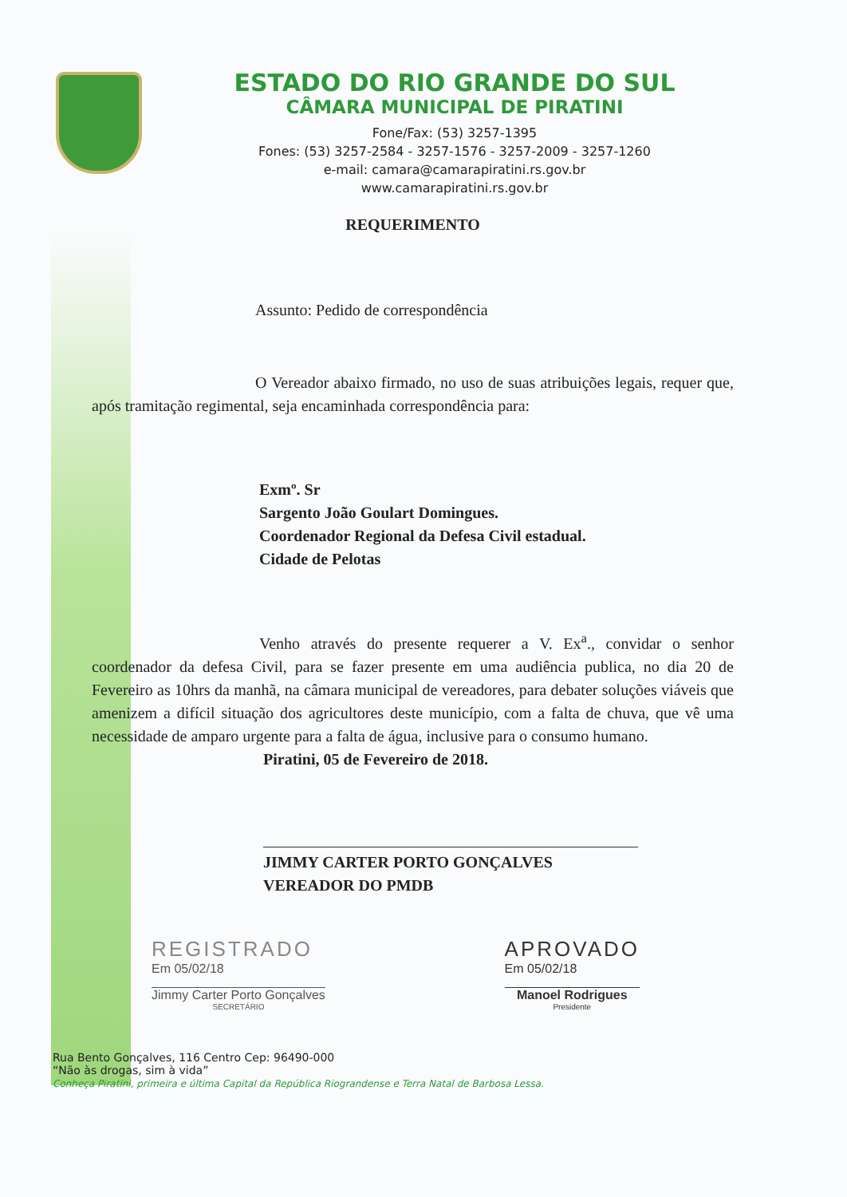ESTADO DO RIO GRANDE DO SUL
CÂMARA MUNICIPAL DE PIRATINI
Fone/Fax: (53) 3257-1395
Fones: (53) 3257-2584 - 3257-1576 - 3257-2009 - 3257-1260
e-mail: camara@camarapiratini.rs.gov.br
www.camarapiratini.rs.gov.br
REQUERIMENTO
Assunto: Pedido de correspondência
O Vereador abaixo firmado, no uso de suas atribuições legais, requer que, após tramitação regimental, seja encaminhada correspondência para:
Exmº. Sr
Sargento João Goulart Domingues.
Coordenador Regional da Defesa Civil estadual.
Cidade de Pelotas
Venho através do presente requerer a V. Ex<sup>a</sup>., convidar o senhor coordenador da defesa Civil, para se fazer presente em uma audiência publica, no dia 20 de Fevereiro as 10hrs da manhã, na câmara municipal de vereadores, para debater soluções viáveis que amenizem a difícil situação dos agricultores deste município, com a falta de chuva, que vê uma necessidade de amparo urgente para a falta de água, inclusive para o consumo humano.
Piratini, 05 de Fevereiro de 2018.
JIMMY CARTER PORTO GONÇALVES
VEREADOR DO PMDB
REGISTRADO
Em 05/02/18
Jimmy Carter Porto Gonçalves
SECRETÁRIO
APROVADO
Em 05/02/18
Manoel Rodrigues
Presidente
Rua Bento Gonçalves, 116 Centro Cep: 96490-000
“Não às drogas, sim à vida”
Conheça Piratini, primeira e última Capital da República Riograndense e Terra Natal de Barbosa Lessa.